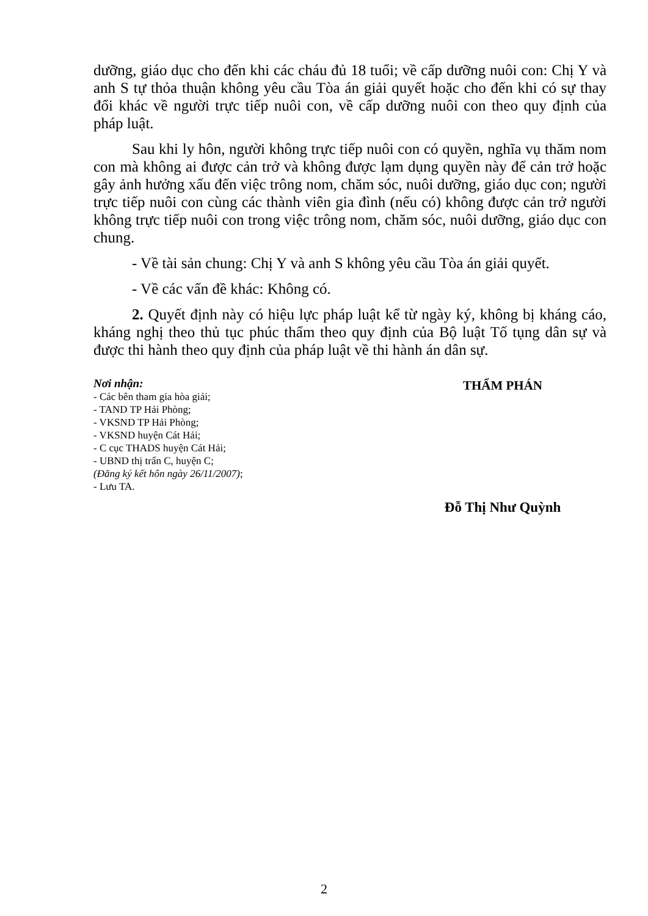dưỡng, giáo dục cho đến khi các cháu đủ 18 tuổi; về cấp dưỡng nuôi con: Chị Y và anh S tự thỏa thuận không yêu cầu Tòa án giải quyết hoặc cho đến khi có sự thay đổi khác về người trực tiếp nuôi con, về cấp dưỡng nuôi con theo quy định của pháp luật.
Sau khi ly hôn, người không trực tiếp nuôi con có quyền, nghĩa vụ thăm nom con mà không ai được cản trở và không được lạm dụng quyền này để cản trở hoặc gây ảnh hưởng xấu đến việc trông nom, chăm sóc, nuôi dưỡng, giáo dục con; người trực tiếp nuôi con cùng các thành viên gia đình (nếu có) không được cản trở người không trực tiếp nuôi con trong việc trông nom, chăm sóc, nuôi dưỡng, giáo dục con chung.
- Về tài sản chung: Chị Y và anh S không yêu cầu Tòa án giải quyết.
- Về các vấn đề khác: Không có.
2. Quyết định này có hiệu lực pháp luật kể từ ngày ký, không bị kháng cáo, kháng nghị theo thủ tục phúc thẩm theo quy định của Bộ luật Tố tụng dân sự và được thi hành theo quy định của pháp luật về thi hành án dân sự.
Nơi nhận:
- Các bên tham gia hòa giải;
- TAND TP Hải Phòng;
- VKSND TP Hải Phòng;
- VKSND huyện Cát Hải;
- C cục THADS huyện Cát Hải;
- UBND thị trấn C, huyện C;
(Đăng ký kết hôn ngày 26/11/2007);
- Lưu TA.
THẨM PHÁN
Đỗ Thị Như Quỳnh
2